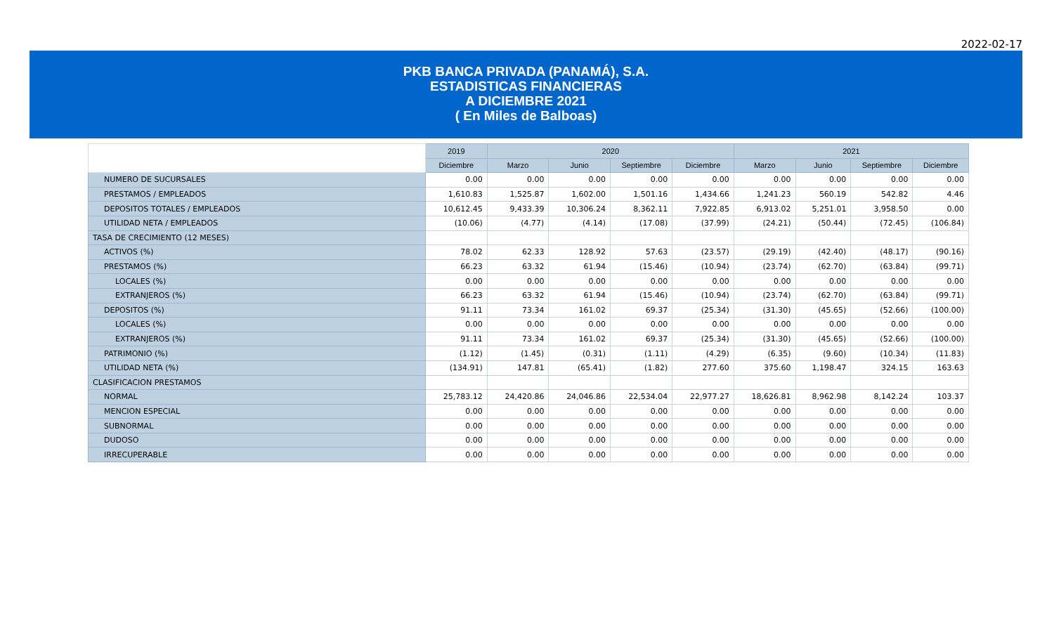2022-02-17
PKB BANCA PRIVADA (PANAMÁ), S.A.
ESTADISTICAS FINANCIERAS
A DICIEMBRE 2021
( En Miles de Balboas)
| | 2019 | 2020 | | | | 2021 | | | |
| --- | --- | --- | --- | --- | --- | --- | --- | --- | --- |
| | Diciembre | Marzo | Junio | Septiembre | Diciembre | Marzo | Junio | Septiembre | Diciembre |
| NUMERO DE SUCURSALES | 0.00 | 0.00 | 0.00 | 0.00 | 0.00 | 0.00 | 0.00 | 0.00 | 0.00 |
| PRESTAMOS / EMPLEADOS | 1,610.83 | 1,525.87 | 1,602.00 | 1,501.16 | 1,434.66 | 1,241.23 | 560.19 | 542.82 | 4.46 |
| DEPOSITOS TOTALES / EMPLEADOS | 10,612.45 | 9,433.39 | 10,306.24 | 8,362.11 | 7,922.85 | 6,913.02 | 5,251.01 | 3,958.50 | 0.00 |
| UTILIDAD NETA / EMPLEADOS | (10.06) | (4.77) | (4.14) | (17.08) | (37.99) | (24.21) | (50.44) | (72.45) | (106.84) |
| TASA DE CRECIMIENTO (12 MESES) | | | | | | | | | |
| ACTIVOS (%) | 78.02 | 62.33 | 128.92 | 57.63 | (23.57) | (29.19) | (42.40) | (48.17) | (90.16) |
| PRESTAMOS (%) | 66.23 | 63.32 | 61.94 | (15.46) | (10.94) | (23.74) | (62.70) | (63.84) | (99.71) |
| LOCALES (%) | 0.00 | 0.00 | 0.00 | 0.00 | 0.00 | 0.00 | 0.00 | 0.00 | 0.00 |
| EXTRANJEROS (%) | 66.23 | 63.32 | 61.94 | (15.46) | (10.94) | (23.74) | (62.70) | (63.84) | (99.71) |
| DEPOSITOS (%) | 91.11 | 73.34 | 161.02 | 69.37 | (25.34) | (31.30) | (45.65) | (52.66) | (100.00) |
| LOCALES (%) | 0.00 | 0.00 | 0.00 | 0.00 | 0.00 | 0.00 | 0.00 | 0.00 | 0.00 |
| EXTRANJEROS (%) | 91.11 | 73.34 | 161.02 | 69.37 | (25.34) | (31.30) | (45.65) | (52.66) | (100.00) |
| PATRIMONIO (%) | (1.12) | (1.45) | (0.31) | (1.11) | (4.29) | (6.35) | (9.60) | (10.34) | (11.83) |
| UTILIDAD NETA (%) | (134.91) | 147.81 | (65.41) | (1.82) | 277.60 | 375.60 | 1,198.47 | 324.15 | 163.63 |
| CLASIFICACION PRESTAMOS | | | | | | | | | |
| NORMAL | 25,783.12 | 24,420.86 | 24,046.86 | 22,534.04 | 22,977.27 | 18,626.81 | 8,962.98 | 8,142.24 | 103.37 |
| MENCION ESPECIAL | 0.00 | 0.00 | 0.00 | 0.00 | 0.00 | 0.00 | 0.00 | 0.00 | 0.00 |
| SUBNORMAL | 0.00 | 0.00 | 0.00 | 0.00 | 0.00 | 0.00 | 0.00 | 0.00 | 0.00 |
| DUDOSO | 0.00 | 0.00 | 0.00 | 0.00 | 0.00 | 0.00 | 0.00 | 0.00 | 0.00 |
| IRRECUPERABLE | 0.00 | 0.00 | 0.00 | 0.00 | 0.00 | 0.00 | 0.00 | 0.00 | 0.00 |